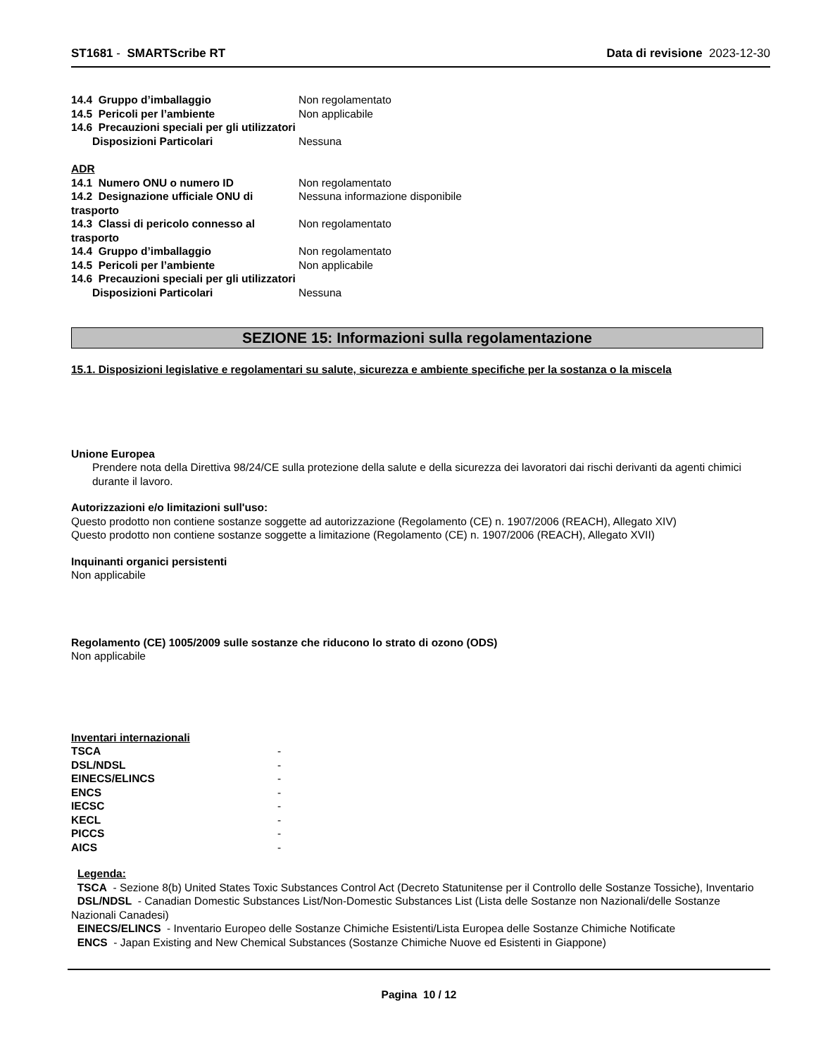ST1681 - SMARTScribe RT Data di revisione 2023-12-30
| 14.4 Gruppo d’imballaggio | Non regolamentato |
| 14.5 Pericoli per l’ambiente | Non applicabile |
| 14.6 Precauzioni speciali per gli utilizzatori | |
| Disposizioni Particolari | Nessuna |
ADR
| 14.1 Numero ONU o numero ID | Non regolamentato |
| 14.2 Designazione ufficiale ONU di trasporto | Nessuna informazione disponibile |
| 14.3 Classi di pericolo connesso al trasporto | Non regolamentato |
| 14.4 Gruppo d’imballaggio | Non regolamentato |
| 14.5 Pericoli per l’ambiente | Non applicabile |
| 14.6 Precauzioni speciali per gli utilizzatori | |
| Disposizioni Particolari | Nessuna |
SEZIONE 15: Informazioni sulla regolamentazione
15.1. Disposizioni legislative e regolamentari su salute, sicurezza e ambiente specifiche per la sostanza o la miscela
Unione Europea
Prendere nota della Direttiva 98/24/CE sulla protezione della salute e della sicurezza dei lavoratori dai rischi derivanti da agenti chimici durante il lavoro.
Autorizzazioni e/o limitazioni sull'uso:
Questo prodotto non contiene sostanze soggette ad autorizzazione (Regolamento (CE) n. 1907/2006 (REACH), Allegato XIV)
Questo prodotto non contiene sostanze soggette a limitazione (Regolamento (CE) n. 1907/2006 (REACH), Allegato XVII)
Inquinanti organici persistenti
Non applicabile
Regolamento (CE) 1005/2009 sulle sostanze che riducono lo strato di ozono (ODS)
Non applicabile
Inventari internazionali
| TSCA | - |
| DSL/NDSL | - |
| EINECS/ELINCS | - |
| ENCS | - |
| IECSC | - |
| KECL | - |
| PICCS | - |
| AICS | - |
Legenda:
TSCA - Sezione 8(b) United States Toxic Substances Control Act (Decreto Statunitense per il Controllo delle Sostanze Tossiche), Inventario
DSL/NDSL - Canadian Domestic Substances List/Non-Domestic Substances List (Lista delle Sostanze non Nazionali/delle Sostanze Nazionali Canadesi)
EINECS/ELINCS - Inventario Europeo delle Sostanze Chimiche Esistenti/Lista Europea delle Sostanze Chimiche Notificate
ENCS - Japan Existing and New Chemical Substances (Sostanze Chimiche Nuove ed Esistenti in Giappone)
Pagina 10 / 12